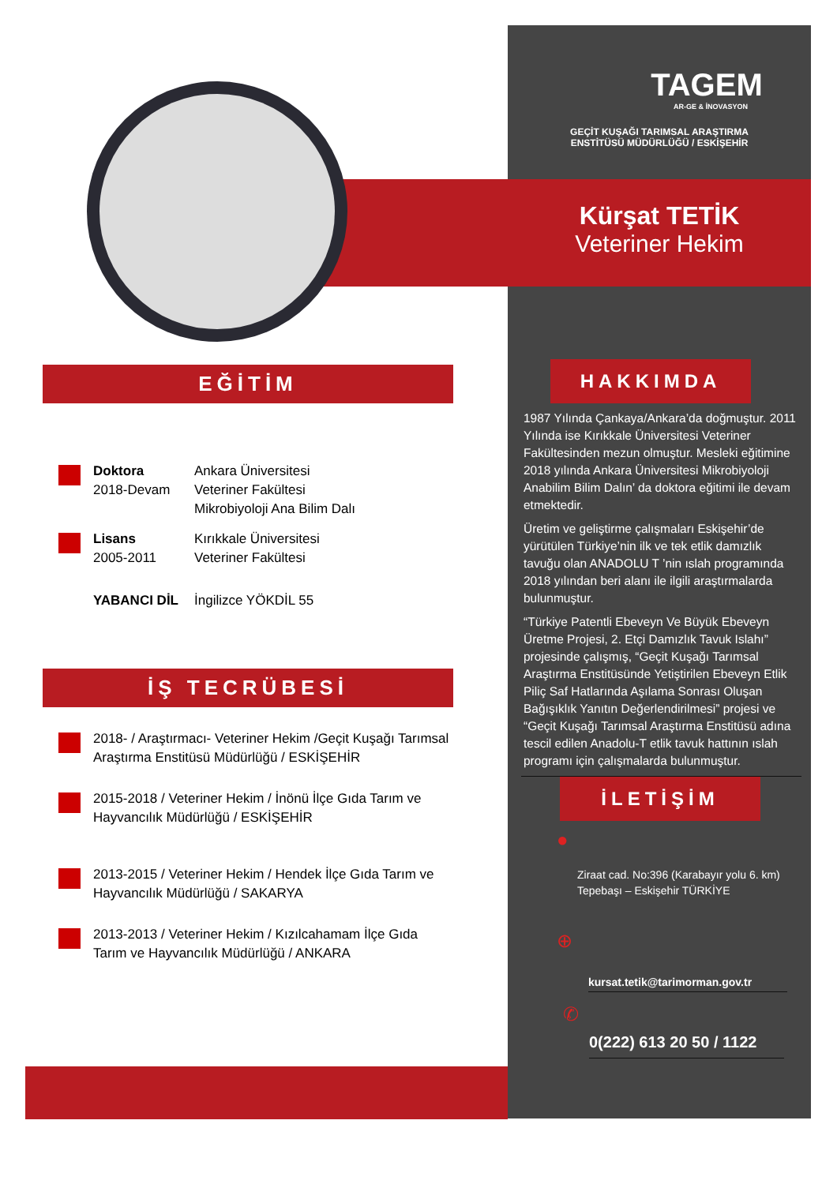TAGEM
AR-GE & İNOVASYON
GEÇİT KUŞAĞI TARIMSAL ARAŞTIRMA
ENSTİTÜSÜ MÜDÜRLÜĞÜ / ESKİŞEHİR
Kürşat TETİK
Veteriner Hekim
EĞİTİM
Doktora
2018-Devam
Ankara Üniversitesi
Veteriner Fakültesi
Mikrobiyoloji Ana Bilim Dalı
Lisans
2005-2011
Kırıkkale Üniversitesi
Veteriner Fakültesi
YABANCI DİL İngilizce YÖKDİL 55
İŞ TECRÜBESİ
2018- / Araştırmacı- Veteriner Hekim /Geçit Kuşağı Tarımsal Araştırma Enstitüsü Müdürlüğü / ESKİŞEHİR
2015-2018 / Veteriner Hekim / İnönü İlçe Gıda Tarım ve Hayvancılık Müdürlüğü / ESKİŞEHİR
2013-2015 / Veteriner Hekim / Hendek İlçe Gıda Tarım ve Hayvancılık Müdürlüğü / SAKARYA
2013-2013 / Veteriner Hekim / Kızılcahamam İlçe Gıda Tarım ve Hayvancılık Müdürlüğü / ANKARA
HAKKIMDA
1987 Yılında Çankaya/Ankara’da doğmuştur. 2011 Yılında ise Kırıkkale Üniversitesi Veteriner Fakültesinden mezun olmuştur. Mesleki eğitimine 2018 yılında Ankara Üniversitesi Mikrobiyoloji Anabilim Bilim Dalın’ da doktora eğitimi ile devam etmektedir.
Üretim ve geliştirme çalışmaları Eskişehir’de yürütülen Türkiye’nin ilk ve tek etlik damızlık tavuğu olan ANADOLU T ’nin ıslah programında 2018 yılından beri alanı ile ilgili araştırmalarda bulunmuştur.
“Türkiye Patentli Ebeveyn Ve Büyük Ebeveyn Üretme Projesi, 2. Etçi Damızlık Tavuk Islahı” projesinde çalışmış, “Geçit Kuşağı Tarımsal Araştırma Enstitüsünde Yetiştirilen Ebeveyn Etlik Piliç Saf Hatlarında Aşılama Sonrası Oluşan Bağışıklık Yanıtın Değerlendirilmesi” projesi ve “Geçit Kuşağı Tarımsal Araştırma Enstitüsü adına tescil edilen Anadolu-T etlik tavuk hattının ıslah programı için çalışmalarda bulunmuştur.
İLETİŞİM
●
Ziraat cad. No:396 (Karabayır yolu 6. km)
Tepebaşı – Eskişehir TÜRKİYE
⊕
kursat.tetik@tarimorman.gov.tr
✆
0(222) 613 20 50 / 1122